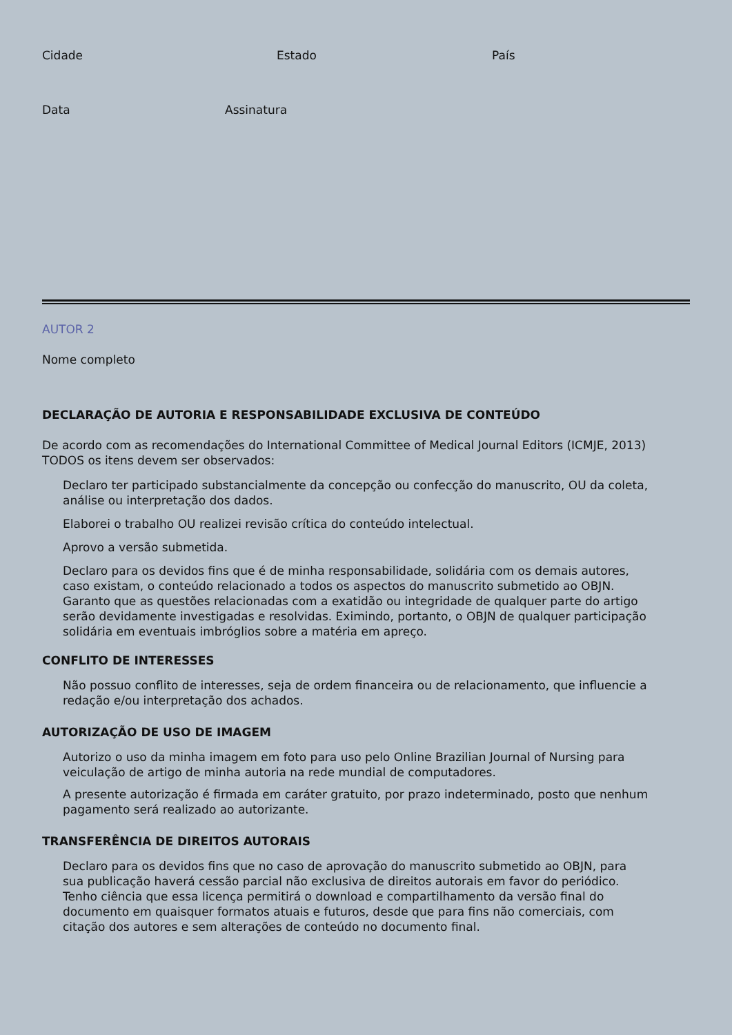Cidade Estado País
Data Assinatura
AUTOR 2
Nome completo
DECLARAÇÃO DE AUTORIA E RESPONSABILIDADE EXCLUSIVA DE CONTEÚDO
De acordo com as recomendações do International Committee of Medical Journal Editors (ICMJE, 2013) TODOS os itens devem ser observados:
Declaro ter participado substancialmente da concepção ou confecção do manuscrito, OU da coleta, análise ou interpretação dos dados.
Elaborei o trabalho OU realizei revisão crítica do conteúdo intelectual.
Aprovo a versão submetida.
Declaro para os devidos fins que é de minha responsabilidade, solidária com os demais autores, caso existam, o conteúdo relacionado a todos os aspectos do manuscrito submetido ao OBJN. Garanto que as questões relacionadas com a exatidão ou integridade de qualquer parte do artigo serão devidamente investigadas e resolvidas. Eximindo, portanto, o OBJN de qualquer participação solidária em eventuais imbróglios sobre a matéria em apreço.
CONFLITO DE INTERESSES
Não possuo conflito de interesses, seja de ordem financeira ou de relacionamento, que influencie a redação e/ou interpretação dos achados.
AUTORIZAÇÃO DE USO DE IMAGEM
Autorizo o uso da minha imagem em foto para uso pelo Online Brazilian Journal of Nursing para veiculação de artigo de minha autoria na rede mundial de computadores.
A presente autorização é firmada em caráter gratuito, por prazo indeterminado, posto que nenhum pagamento será realizado ao autorizante.
TRANSFERÊNCIA DE DIREITOS AUTORAIS
Declaro para os devidos fins que no caso de aprovação do manuscrito submetido ao OBJN, para sua publicação haverá cessão parcial não exclusiva de direitos autorais em favor do periódico. Tenho ciência que essa licença permitirá o download e compartilhamento da versão final do documento em quaisquer formatos atuais e futuros, desde que para fins não comerciais, com citação dos autores e sem alterações de conteúdo no documento final.